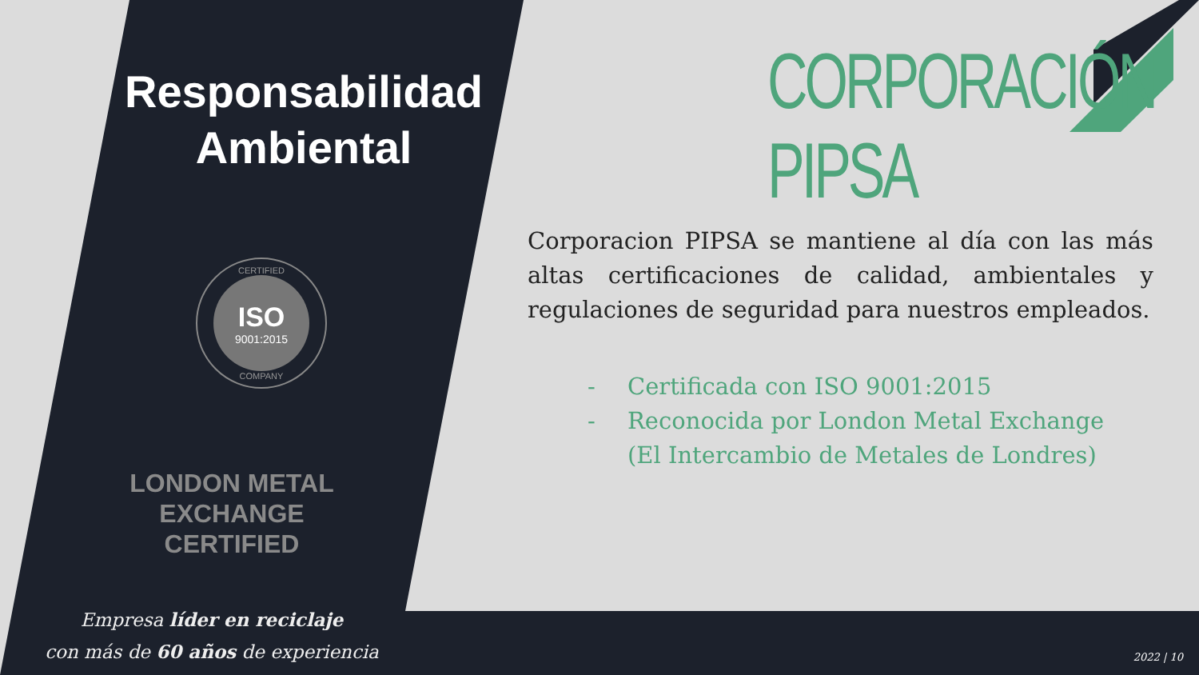Responsabilidad
Ambiental
CERTIFIED
ISO
9001:2015
COMPANY
LONDON METAL EXCHANGE
CERTIFIED
Empresa líder en reciclaje
con más de 60 años de experiencia
CORPORACIÓN PIPSA
Corporacion PIPSA se mantiene al día con las más altas certificaciones de calidad, ambientales y regulaciones de seguridad para nuestros empleados.
- Certificada con ISO 9001:2015
- Reconocida por London Metal Exchange
(El Intercambio de Metales de Londres)
2022 | 10